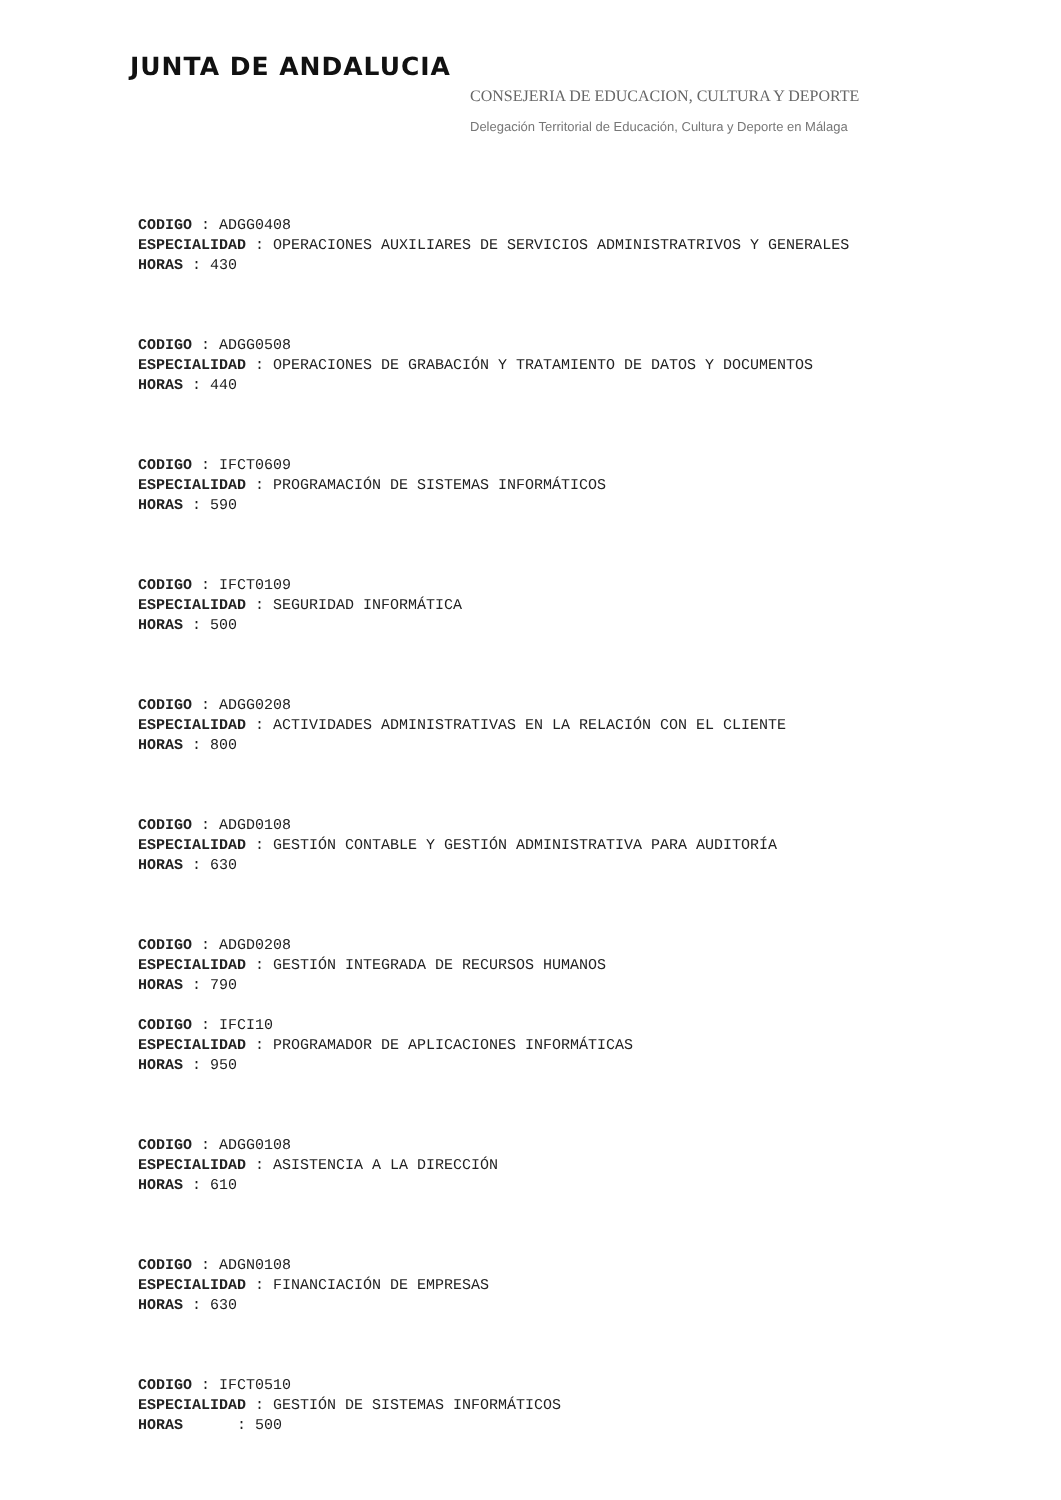JUNTA DE ANDALUCIA
CONSEJERIA DE EDUCACION, CULTURA Y DEPORTE
Delegación Territorial de Educación, Cultura y Deporte en Málaga
CODIGO : ADGG0408
ESPECIALIDAD : OPERACIONES AUXILIARES DE SERVICIOS ADMINISTRATRIVOS Y GENERALES
HORAS : 430
CODIGO : ADGG0508
ESPECIALIDAD : OPERACIONES DE GRABACIÓN Y TRATAMIENTO DE DATOS Y DOCUMENTOS
HORAS : 440
CODIGO : IFCT0609
ESPECIALIDAD : PROGRAMACIÓN DE SISTEMAS INFORMÁTICOS
HORAS : 590
CODIGO : IFCT0109
ESPECIALIDAD : SEGURIDAD INFORMÁTICA
HORAS : 500
CODIGO : ADGG0208
ESPECIALIDAD : ACTIVIDADES ADMINISTRATIVAS EN LA RELACIÓN CON EL CLIENTE
HORAS : 800
CODIGO : ADGD0108
ESPECIALIDAD : GESTIÓN CONTABLE Y GESTIÓN ADMINISTRATIVA PARA AUDITORÍA
HORAS : 630
CODIGO : ADGD0208
ESPECIALIDAD : GESTIÓN INTEGRADA DE RECURSOS HUMANOS
HORAS : 790
CODIGO : IFCI10
ESPECIALIDAD : PROGRAMADOR DE APLICACIONES INFORMÁTICAS
HORAS : 950
CODIGO : ADGG0108
ESPECIALIDAD : ASISTENCIA A LA DIRECCIÓN
HORAS : 610
CODIGO : ADGN0108
ESPECIALIDAD : FINANCIACIÓN DE EMPRESAS
HORAS : 630
CODIGO : IFCT0510
ESPECIALIDAD : GESTIÓN DE SISTEMAS INFORMÁTICOS
HORAS : 500